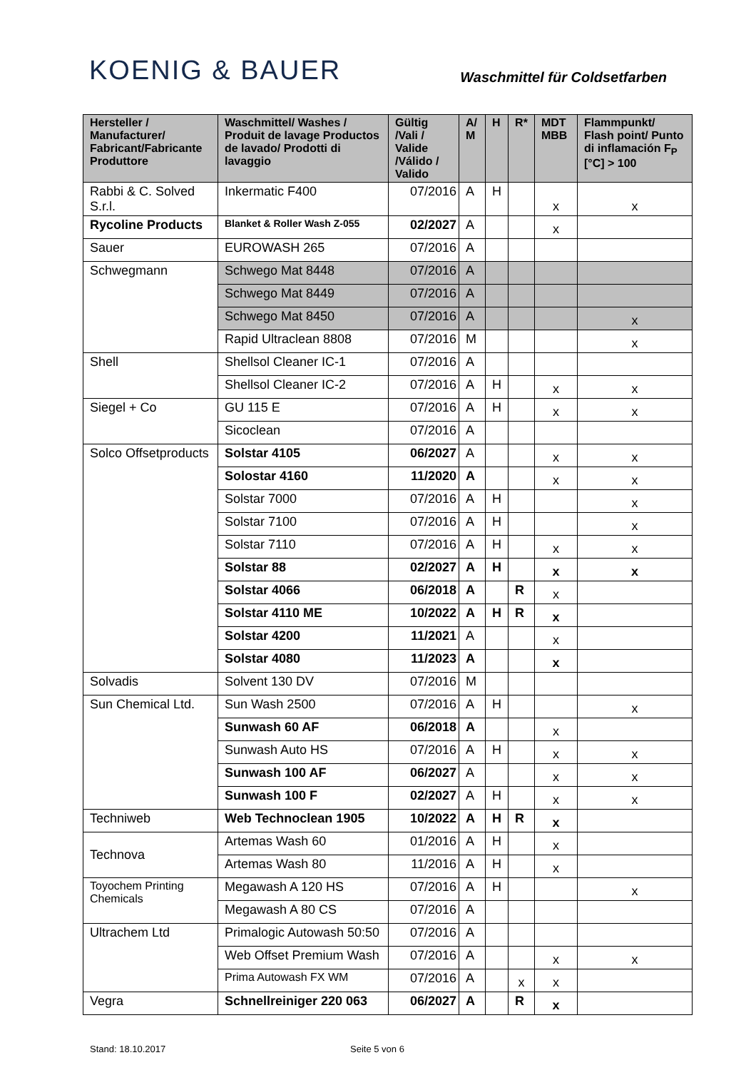KOENIG & BAUER
Waschmittel für Coldsetfarben
| Hersteller / Manufacturer/ Fabricant/Fabricante Produttore | Waschmittel/ Washes / Produit de lavage Productos de lavado/ Prodotti di lavaggio | Gültig /Vali / Valide /Válido / Valido | A/ M | H | R* | MDT MBB | Flammpunkt/ Flash point/ Punto di inflamación F<sub>P</sub> [°C] > 100 |
| --- | --- | --- | --- | --- | --- | --- | --- |
| Rabbi & C. Solved S.r.l. | Inkermatic F400 | 07/2016 | A | H | | x | x |
| Rycoline Products | Blanket & Roller Wash Z-055 | 02/2027 | A | | | x | |
| Sauer | EUROWASH 265 | 07/2016 | A | | | | |
| Schwegmann | Schwego Mat 8448 | 07/2016 | A | | | | |
| | Schwego Mat 8449 | 07/2016 | A | | | | |
| | Schwego Mat 8450 | 07/2016 | A | | | | x |
| | Rapid Ultraclean 8808 | 07/2016 | M | | | | x |
| Shell | Shellsol Cleaner IC-1 | 07/2016 | A | | | | |
| | Shellsol Cleaner IC-2 | 07/2016 | A | H | | x | x |
| Siegel + Co | GU 115 E | 07/2016 | A | H | | x | x |
| | Sicoclean | 07/2016 | A | | | | |
| Solco Offsetproducts | Solstar 4105 | 06/2027 | A | | | x | x |
| | Solostar 4160 | 11/2020 | A | | | x | x |
| | Solstar 7000 | 07/2016 | A | H | | | x |
| | Solstar 7100 | 07/2016 | A | H | | | x |
| | Solstar 7110 | 07/2016 | A | H | | x | x |
| | Solstar 88 | 02/2027 | A | H | | x | x |
| | Solstar 4066 | 06/2018 | A | | R | x | |
| | Solstar 4110 ME | 10/2022 | A | H | R | x | |
| | Solstar 4200 | 11/2021 | A | | | x | |
| | Solstar 4080 | 11/2023 | A | | | x | |
| Solvadis | Solvent 130 DV | 07/2016 | M | | | | |
| Sun Chemical Ltd. | Sun Wash 2500 | 07/2016 | A | H | | | x |
| | Sunwash 60 AF | 06/2018 | A | | | x | |
| | Sunwash Auto HS | 07/2016 | A | H | | x | x |
| | Sunwash 100 AF | 06/2027 | A | | | x | x |
| | Sunwash 100 F | 02/2027 | A | H | | x | x |
| Techniweb | Web Technoclean 1905 | 10/2022 | A | H | R | x | |
| Technova | Artemas Wash 60 | 01/2016 | A | H | | x | |
| | Artemas Wash 80 | 11/2016 | A | H | | x | |
| Toyochem Printing Chemicals | Megawash A 120 HS | 07/2016 | A | H | | | x |
| | Megawash A 80 CS | 07/2016 | A | | | | |
| Ultrachem Ltd | Primalogic Autowash 50:50 | 07/2016 | A | | | | |
| | Web Offset Premium Wash | 07/2016 | A | | | x | x |
| | Prima Autowash FX WM | 07/2016 | A | | x | x | |
| Vegra | Schnellreiniger 220 063 | 06/2027 | A | | R | x | |
Stand: 18.10.2017 Seite 5 von 6